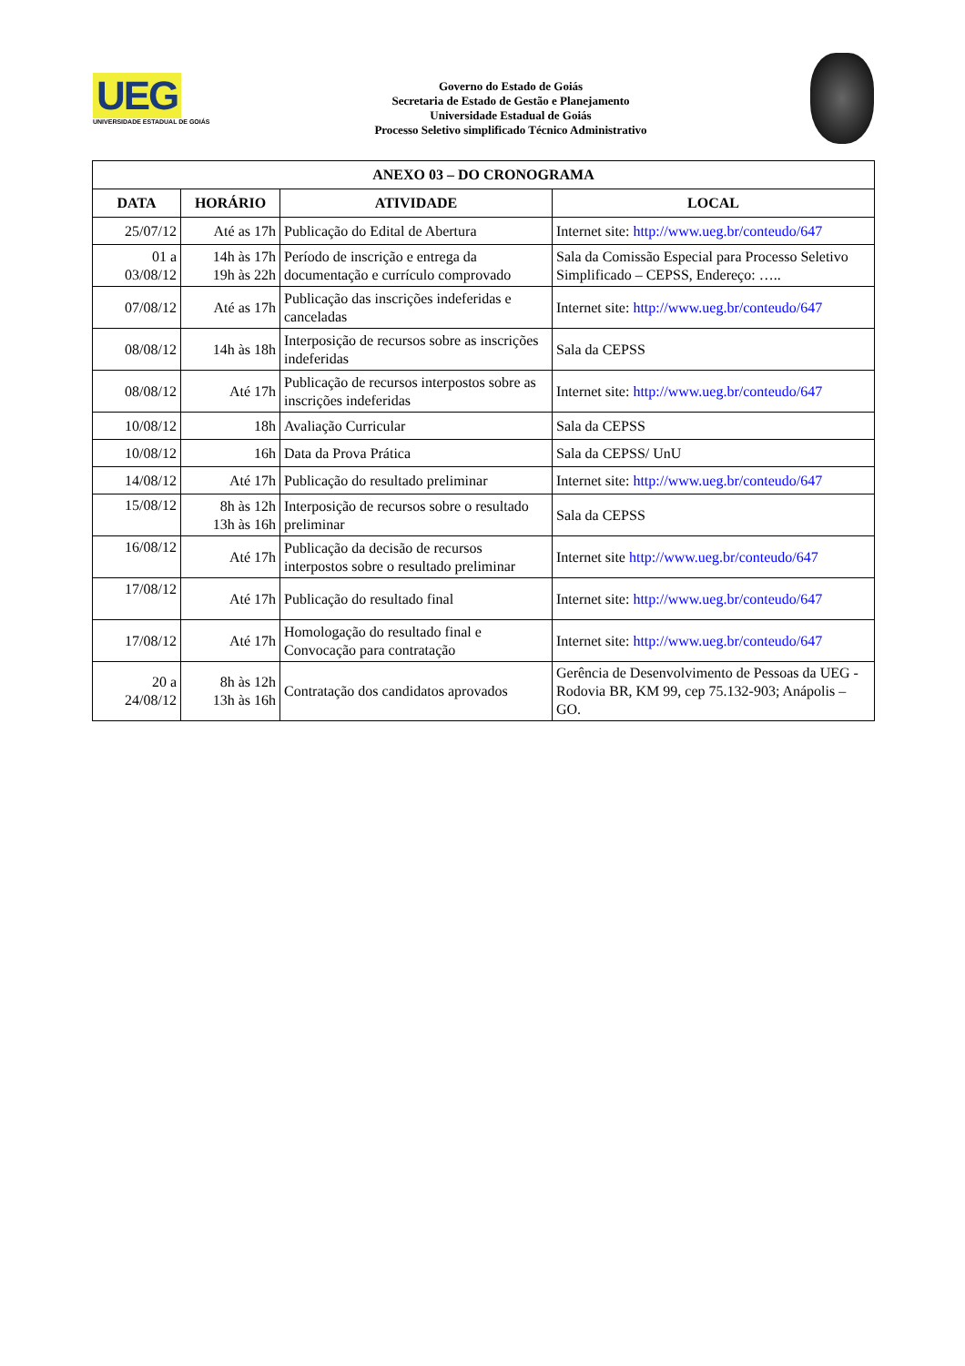UEG
UNIVERSIDADE ESTADUAL DE GOIÁS
Governo do Estado de Goiás
Secretaria de Estado de Gestão e Planejamento
Universidade Estadual de Goiás
Processo Seletivo simplificado Técnico Administrativo
| ANEXO 03 – DO CRONOGRAMA | | | |
| --- | --- | --- | --- |
| DATA | HORÁRIO | ATIVIDADE | LOCAL |
| 25/07/12 | Até as 17h | Publicação do Edital de Abertura | Internet site: http://www.ueg.br/conteudo/647 |
| 01 a 03/08/12 | 14h às 17h 19h às 22h | Período de inscrição e entrega da documentação e currículo comprovado | Sala da Comissão Especial para Processo Seletivo Simplificado – CEPSS, Endereço: ….. |
| 07/08/12 | Até as 17h | Publicação das inscrições indeferidas e canceladas | Internet site: http://www.ueg.br/conteudo/647 |
| 08/08/12 | 14h às 18h | Interposição de recursos sobre as inscrições indeferidas | Sala da CEPSS |
| 08/08/12 | Até 17h | Publicação de recursos interpostos sobre as inscrições indeferidas | Internet site: http://www.ueg.br/conteudo/647 |
| 10/08/12 | 18h | Avaliação Curricular | Sala da CEPSS |
| 10/08/12 | 16h | Data da Prova Prática | Sala da CEPSS/ UnU |
| 14/08/12 | Até 17h | Publicação do resultado preliminar | Internet site: http://www.ueg.br/conteudo/647 |
| 15/08/12 | 8h às 12h 13h às 16h | Interposição de recursos sobre o resultado preliminar | Sala da CEPSS |
| 16/08/12 | Até 17h | Publicação da decisão de recursos interpostos sobre o resultado preliminar | Internet site http://www.ueg.br/conteudo/647 |
| 17/08/12 | Até 17h | Publicação do resultado final | Internet site: http://www.ueg.br/conteudo/647 |
| 17/08/12 | Até 17h | Homologação do resultado final e Convocação para contratação | Internet site: http://www.ueg.br/conteudo/647 |
| 20 a 24/08/12 | 8h às 12h 13h às 16h | Contratação dos candidatos aprovados | Gerência de Desenvolvimento de Pessoas da UEG - Rodovia BR, KM 99, cep 75.132-903; Anápolis – GO. |